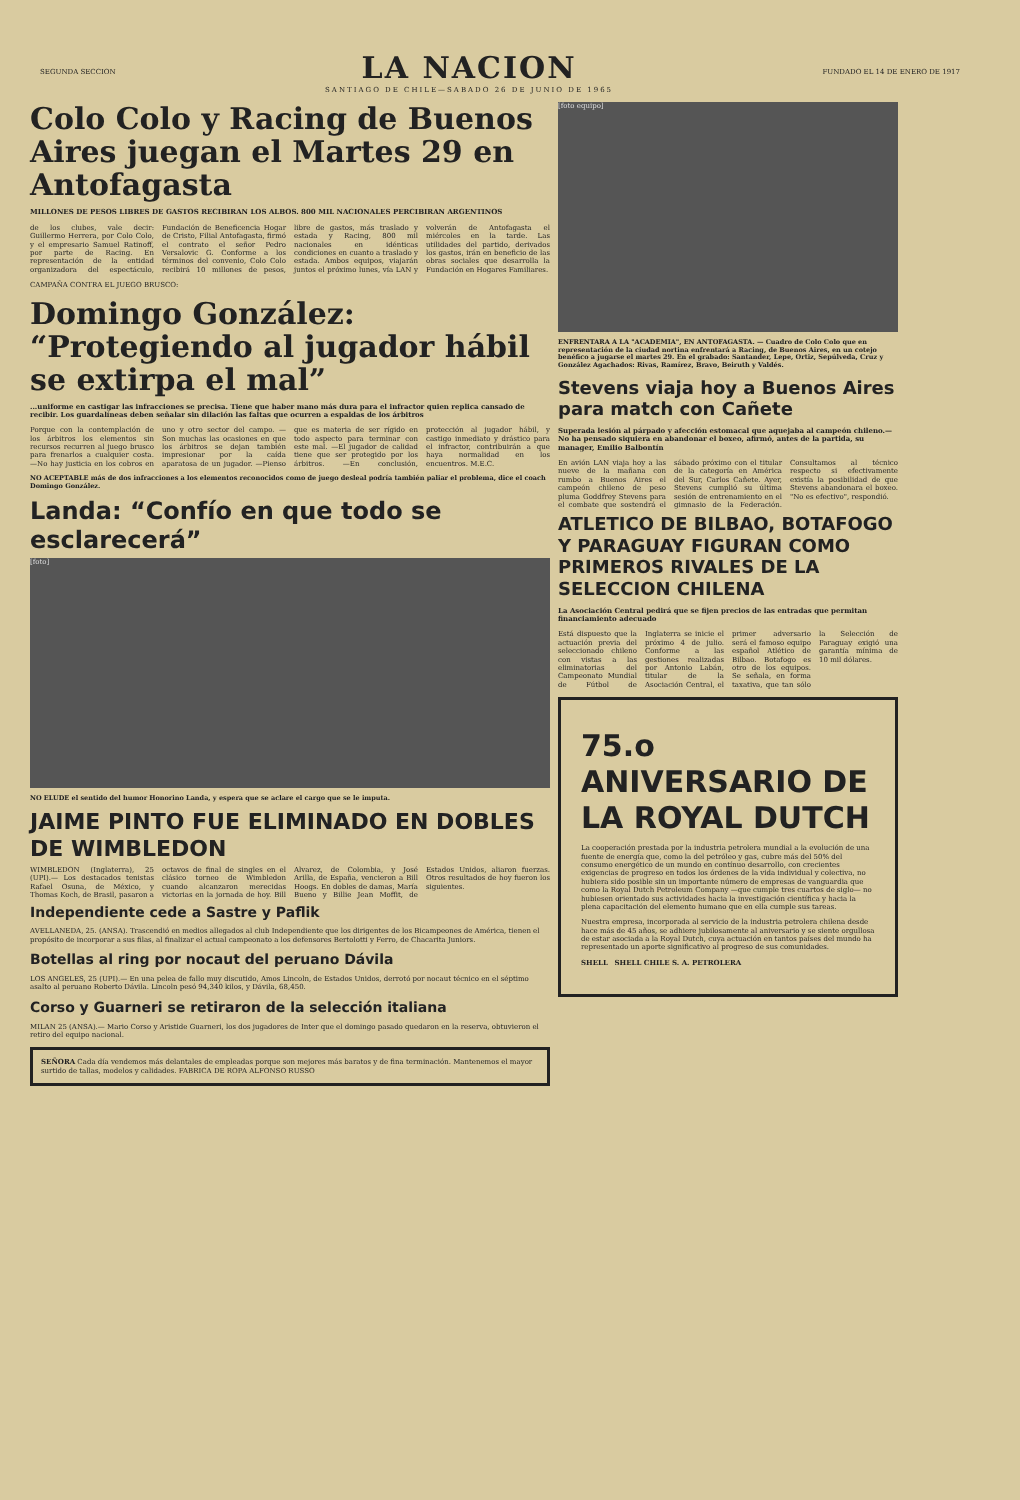SEGUNDA SECCION
LA NACION
SANTIAGO DE CHILE—SABADO 26 DE JUNIO DE 1965
FUNDADO EL 14 DE ENERO DE 1917
Colo Colo y Racing de Buenos Aires juegan el Martes 29 en Antofagasta
MILLONES DE PESOS LIBRES DE GASTOS RECIBIRAN LOS ALBOS. 800 MIL NACIONALES PERCIBIRAN ARGENTINOS
de los clubes, vale decir: Guillermo Herrera, por Colo Colo, y el empresario Samuel Ratinoff, por parte de Racing. En representación de la entidad organizadora del espectáculo, Fundación de Beneficencia Hogar de Cristo, Filial Antofagasta, firmó el contrato el señor Pedro Versalovic G. Conforme a los términos del convenio, Colo Colo recibirá 10 millones de pesos, libre de gastos, más traslado y estada y Racing, 800 mil nacionales en idénticas condiciones en cuanto a traslado y estada. Ambos equipos, viajarán juntos el próximo lunes, vía LAN y volverán de Antofagasta el miércoles en la tarde. Las utilidades del partido, derivados los gastos, irán en beneficio de las obras sociales que desarrolla la Fundación en Hogares Familiares.
CAMPAÑA CONTRA EL JUEGO BRUSCO:
Domingo González: “Protegiendo al jugador hábil se extirpa el mal”
...uniforme en castigar las infracciones se precisa. Tiene que haber mano más dura para el infractor quien replica cansado de recibir. Los guardalíneas deben señalar sin dilación las faltas que ocurren a espaldas de los árbitros
Porque con la contemplación de los árbitros los elementos sin recursos recurren al juego brusco para frenarlos a cualquier costa. —No hay justicia en los cobros en uno y otro sector del campo. —Son muchas las ocasiones en que los árbitros se dejan también impresionar por la caída aparatosa de un jugador. —Pienso que es materia de ser rígido en todo aspecto para terminar con este mal. —El jugador de calidad tiene que ser protegido por los árbitros. —En conclusión, protección al jugador hábil, y castigo inmediato y drástico para el infractor, contribuirán a que haya normalidad en los encuentros. M.E.C.
NO ACEPTABLE más de dos infracciones a los elementos reconocidos como de juego desleal podría también paliar el problema, dice el coach Domingo González.
Landa: “Confío en que todo se esclarecerá”
[foto]
NO ELUDE el sentido del humor Honorino Landa, y espera que se aclare el cargo que se le imputa.
JAIME PINTO FUE ELIMINADO EN DOBLES DE WIMBLEDON
WIMBLEDON (Inglaterra), 25 (UPI).— Los destacados tenistas Rafael Osuna, de México, y Thomas Koch, de Brasil, pasaron a octavos de final de singles en el clásico torneo de Wimbledon cuando alcanzaron merecidas victorias en la jornada de hoy. Bill Alvarez, de Colombia, y José Arilla, de España, vencieron a Bill Hoogs. En dobles de damas, María Bueno y Billie Jean Moffit, de Estados Unidos, aliaron fuerzas. Otros resultados de hoy fueron los siguientes.
Independiente cede a Sastre y Paflik
AVELLANEDA, 25. (ANSA). Trascendió en medios allegados al club Independiente que los dirigentes de los Bicampeones de América, tienen el propósito de incorporar a sus filas, al finalizar el actual campeonato a los defensores Bertolotti y Ferro, de Chacarita Juniors.
Botellas al ring por nocaut del peruano Dávila
LOS ANGELES, 25 (UPI).— En una pelea de fallo muy discutido, Amos Lincoln, de Estados Unidos, derrotó por nocaut técnico en el séptimo asalto al peruano Roberto Dávila. Lincoln pesó 94,340 kilos, y Dávila, 68,450.
Corso y Guarneri se retiraron de la selección italiana
MILAN 25 (ANSA).— Mario Corso y Aristide Guarneri, los dos jugadores de Inter que el domingo pasado quedaron en la reserva, obtuvieron el retiro del equipo nacional.
SEÑORA Cada día vendemos más delantales de empleadas porque son mejores más baratos y de fina terminación. Mantenemos el mayor surtido de tallas, modelos y calidades. FABRICA DE ROPA ALFONSO RUSSO
[foto equipo]
ENFRENTARA A LA "ACADEMIA", EN ANTOFAGASTA. — Cuadro de Colo Colo que en representación de la ciudad nortina enfrentará a Racing, de Buenos Aires, en un cotejo benéfico a jugarse el martes 29. En el grabado: Santander, Lepe, Ortiz, Sepúlveda, Cruz y González Agachados: Rivas, Ramírez, Bravo, Beiruth y Valdés.
Stevens viaja hoy a Buenos Aires para match con Cañete
Superada lesión al párpado y afección estomacal que aquejaba al campeón chileno.— No ha pensado siquiera en abandonar el boxeo, afirmó, antes de la partida, su manager, Emilio Balbontín
En avión LAN viaja hoy a las nueve de la mañana con rumbo a Buenos Aires el campeón chileno de peso pluma Goddfrey Stevens para el combate que sostendrá el sábado próximo con el titular de la categoría en América del Sur, Carlos Cañete. Ayer, Stevens cumplió su última sesión de entrenamiento en el gimnasio de la Federación. Consultamos al técnico respecto si efectivamente existía la posibilidad de que Stevens abandonara el boxeo. "No es efectivo", respondió.
ATLETICO DE BILBAO, BOTAFOGO Y PARAGUAY FIGURAN COMO PRIMEROS RIVALES DE LA SELECCION CHILENA
La Asociación Central pedirá que se fijen precios de las entradas que permitan financiamiento adecuado
Está dispuesto que la actuación previa del seleccionado chileno con vistas a las eliminatorias del Campeonato Mundial de Fútbol de Inglaterra se inicie el próximo 4 de julio. Conforme a las gestiones realizadas por Antonio Labán, titular de la Asociación Central, el primer adversario será el famoso equipo español Atlético de Bilbao. Botafogo es otro de los equipos. Se señala, en forma taxativa, que tan sólo la Selección de Paraguay exigió una garantía mínima de 10 mil dólares.
75.o ANIVERSARIO DE LA ROYAL DUTCH
La cooperación prestada por la industria petrolera mundial a la evolución de una fuente de energía que, como la del petróleo y gas, cubre más del 50% del consumo energético de un mundo en contínuo desarrollo, con crecientes exigencias de progreso en todos los órdenes de la vida individual y colectiva, no hubiera sido posible sin un importante número de empresas de vanguardia que como la Royal Dutch Petroleum Company —que cumple tres cuartos de siglo— no hubiesen orientado sus actividades hacia la investigación científica y hacia la plena capacitación del elemento humano que en ella cumple sus tareas.
Nuestra empresa, incorporada al servicio de la industria petrolera chilena desde hace más de 45 años, se adhiere jubilosamente al aniversario y se siente orgullosa de estar asociada a la Royal Dutch, cuya actuación en tantos países del mundo ha representado un aporte significativo al progreso de sus comunidades.
SHELL SHELL CHILE S. A. PETROLERA